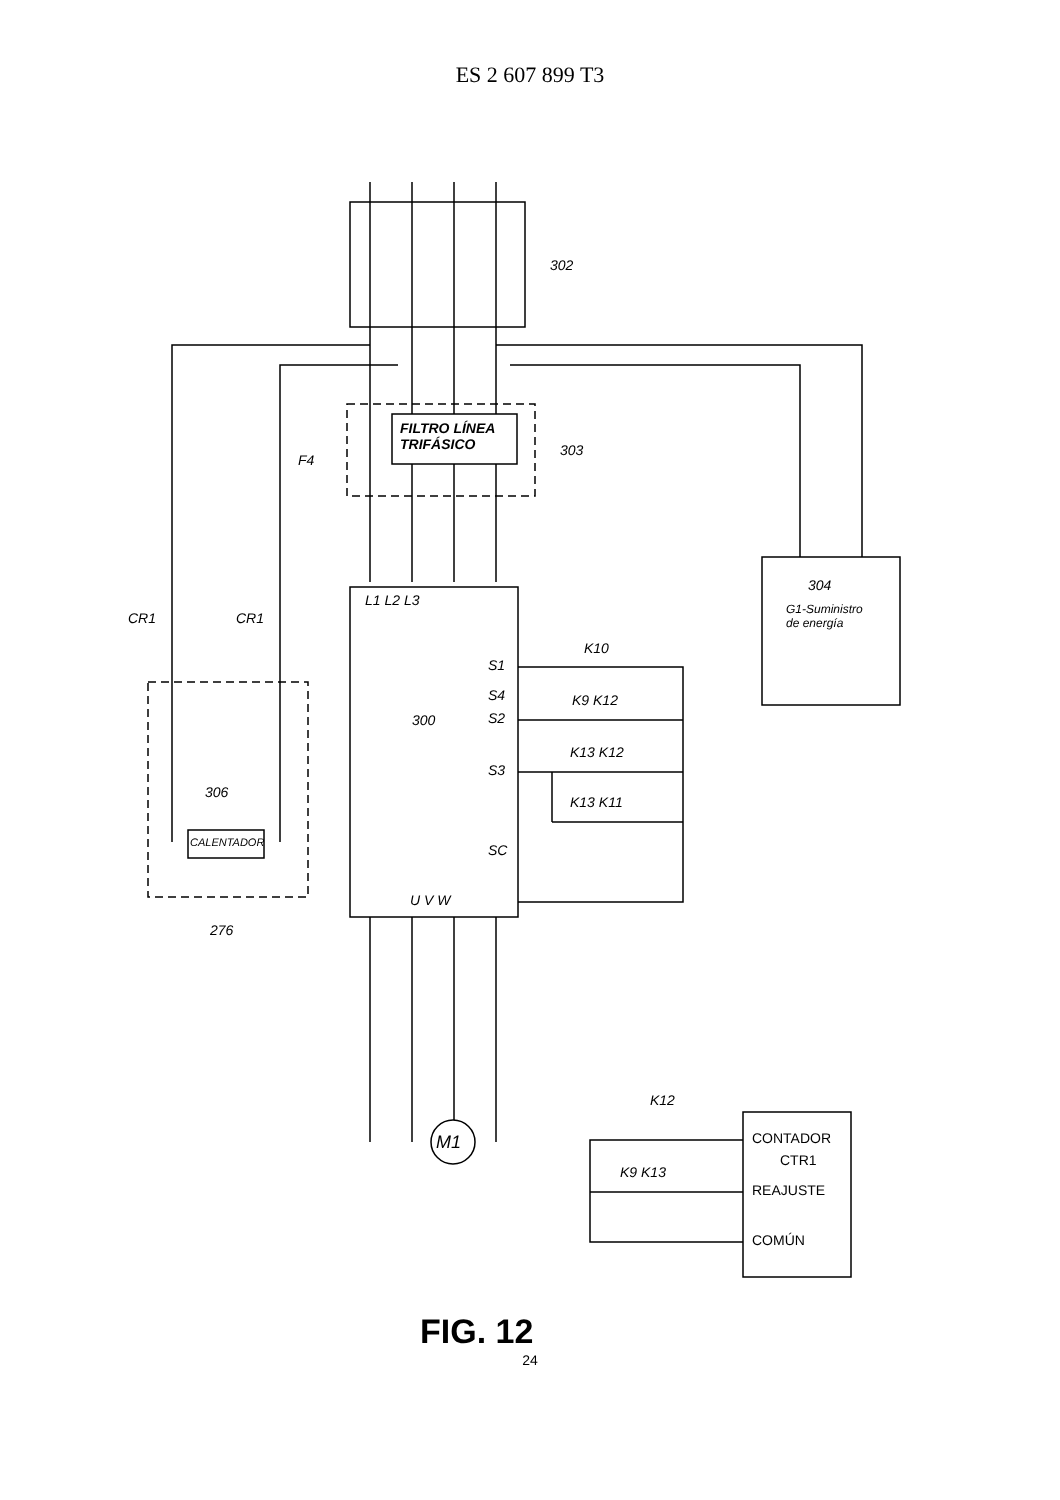ES 2 607 899 T3
302
FILTRO LÍNEA
TRIFÁSICO 303
F4
L1 L2 L3
304
G1-Suministro
de energía CR1 CR1
K10
S1
S4 K9 K12
300 S2
K13 K12
S3
306
K13 K11
CALENTADOR SC
U V W
276
M1
K12
CONTADOR
CTR1
K9 K13
REAJUSTE
COMÚN
FIG. 12
24